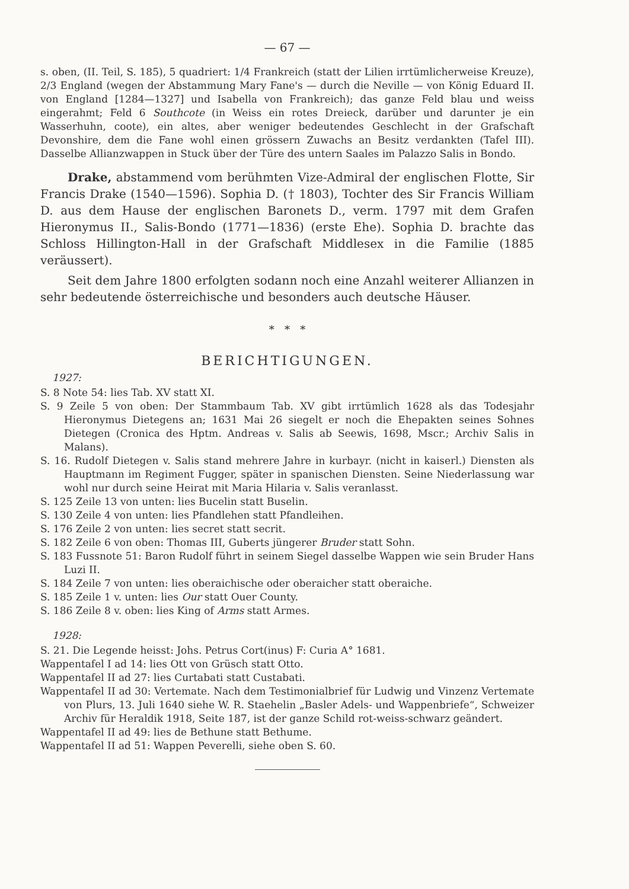— 67 —
s. oben, (II. Teil, S. 185), 5 quadriert: 1/4 Frankreich (statt der Lilien irrtümlicherweise Kreuze), 2/3 England (wegen der Abstammung Mary Fane's — durch die Neville — von König Eduard II. von England [1284—1327] und Isabella von Frankreich); das ganze Feld blau und weiss eingerahmt; Feld 6 Southcote (in Weiss ein rotes Dreieck, darüber und darunter je ein Wasserhuhn, coote), ein altes, aber weniger bedeutendes Geschlecht in der Grafschaft Devonshire, dem die Fane wohl einen grössern Zuwachs an Besitz verdankten (Tafel III). Dasselbe Allianzwappen in Stuck über der Türe des untern Saales im Palazzo Salis in Bondo.
Drake, abstammend vom berühmten Vize-Admiral der englischen Flotte, Sir Francis Drake (1540—1596). Sophia D. († 1803), Tochter des Sir Francis William D. aus dem Hause der englischen Baronets D., verm. 1797 mit dem Grafen Hieronymus II., Salis-Bondo (1771—1836) (erste Ehe). Sophia D. brachte das Schloss Hillington-Hall in der Grafschaft Middlesex in die Familie (1885 veräussert).
Seit dem Jahre 1800 erfolgten sodann noch eine Anzahl weiterer Allianzen in sehr bedeutende österreichische und besonders auch deutsche Häuser.
* * *
BERICHTIGUNGEN.
1927:
S. 8 Note 54: lies Tab. XV statt XI.
S. 9 Zeile 5 von oben: Der Stammbaum Tab. XV gibt irrtümlich 1628 als das Todesjahr Hieronymus Dietegens an; 1631 Mai 26 siegelt er noch die Ehepakten seines Sohnes Dietegen (Cronica des Hptm. Andreas v. Salis ab Seewis, 1698, Mscr.; Archiv Salis in Malans).
S. 16. Rudolf Dietegen v. Salis stand mehrere Jahre in kurbayr. (nicht in kaiserl.) Diensten als Hauptmann im Regiment Fugger, später in spanischen Diensten. Seine Niederlassung war wohl nur durch seine Heirat mit Maria Hilaria v. Salis veranlasst.
S. 125 Zeile 13 von unten: lies Bucelin statt Buselin.
S. 130 Zeile 4 von unten: lies Pfandlehen statt Pfandleihen.
S. 176 Zeile 2 von unten: lies secret statt secrit.
S. 182 Zeile 6 von oben: Thomas III, Guberts jüngerer Bruder statt Sohn.
S. 183 Fussnote 51: Baron Rudolf führt in seinem Siegel dasselbe Wappen wie sein Bruder Hans Luzi II.
S. 184 Zeile 7 von unten: lies oberaichische oder oberaicher statt oberaiche.
S. 185 Zeile 1 v. unten: lies Our statt Ouer County.
S. 186 Zeile 8 v. oben: lies King of Arms statt Armes.
1928:
S. 21. Die Legende heisst: Johs. Petrus Cort(inus) F: Curia A° 1681.
Wappentafel I ad 14: lies Ott von Grüsch statt Otto.
Wappentafel II ad 27: lies Curtabati statt Custabati.
Wappentafel II ad 30: Vertemate. Nach dem Testimonialbrief für Ludwig und Vinzenz Vertemate von Plurs, 13. Juli 1640 siehe W. R. Staehelin „Basler Adels- und Wappenbriefe“, Schweizer Archiv für Heraldik 1918, Seite 187, ist der ganze Schild rot-weiss-schwarz geändert.
Wappentafel II ad 49: lies de Bethune statt Bethume.
Wappentafel II ad 51: Wappen Peverelli, siehe oben S. 60.